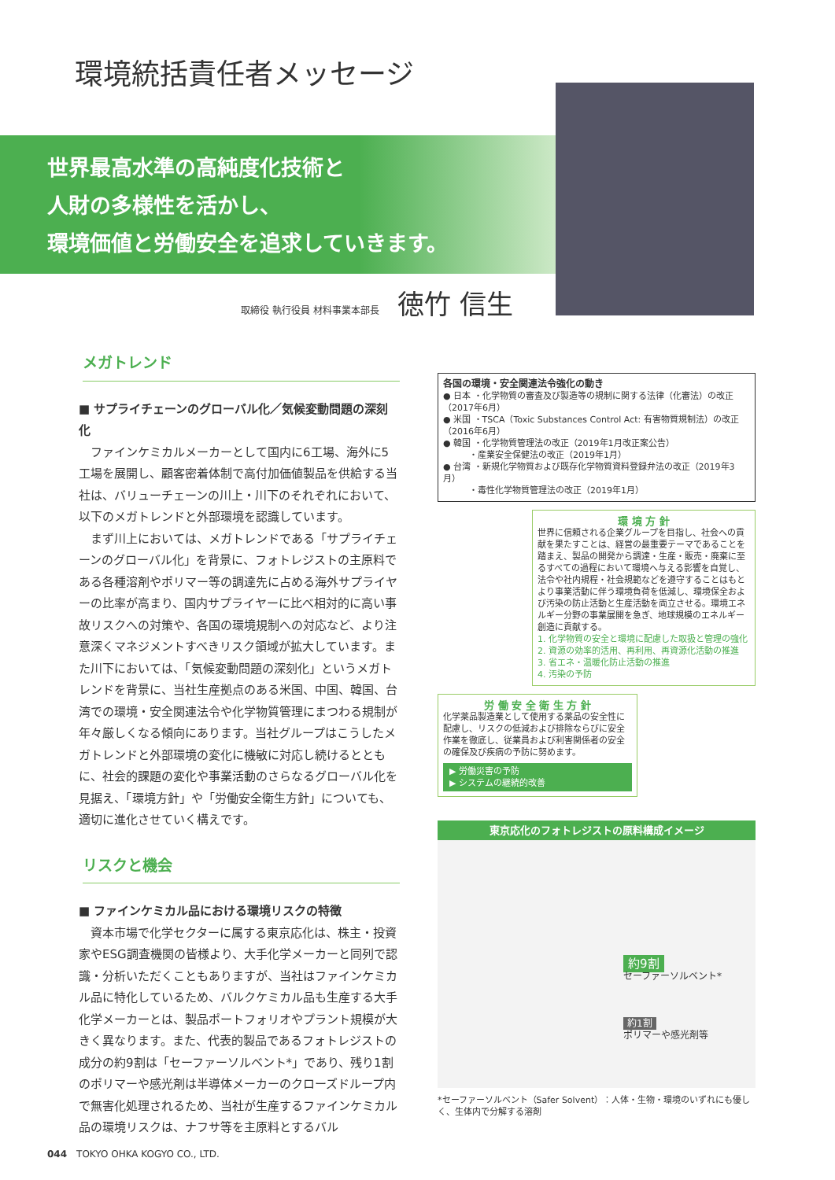環境統括責任者メッセージ
世界最高水準の高純度化技術と
人財の多様性を活かし、
環境価値と労働安全を追求していきます。
取締役 執行役員 材料事業本部長 徳竹 信生
メガトレンド
■ サプライチェーンのグローバル化／気候変動問題の深刻化
ファインケミカルメーカーとして国内に6工場、海外に5工場を展開し、顧客密着体制で高付加価値製品を供給する当社は、バリューチェーンの川上・川下のそれぞれにおいて、以下のメガトレンドと外部環境を認識しています。
まず川上においては、メガトレンドである「サプライチェーンのグローバル化」を背景に、フォトレジストの主原料である各種溶剤やポリマー等の調達先に占める海外サプライヤーの比率が高まり、国内サプライヤーに比べ相対的に高い事故リスクへの対策や、各国の環境規制への対応など、より注意深くマネジメントすべきリスク領域が拡大しています。また川下においては、「気候変動問題の深刻化」というメガトレンドを背景に、当社生産拠点のある米国、中国、韓国、台湾での環境・安全関連法令や化学物質管理にまつわる規制が年々厳しくなる傾向にあります。当社グループはこうしたメガトレンドと外部環境の変化に機敏に対応し続けるとともに、社会的課題の変化や事業活動のさらなるグローバル化を見据え、「環境方針」や「労働安全衛生方針」についても、適切に進化させていく構えです。
リスクと機会
■ ファインケミカル品における環境リスクの特徴
資本市場で化学セクターに属する東京応化は、株主・投資家やESG調査機関の皆様より、大手化学メーカーと同列で認識・分析いただくこともありますが、当社はファインケミカル品に特化しているため、バルクケミカル品も生産する大手化学メーカーとは、製品ポートフォリオやプラント規模が大きく異なります。また、代表的製品であるフォトレジストの成分の約9割は「セーファーソルベント*」であり、残り1割のポリマーや感光剤は半導体メーカーのクローズドループ内で無害化処理されるため、当社が生産するファインケミカル品の環境リスクは、ナフサ等を主原料とするバル
各国の環境・安全関連法令強化の動き
● 日本 ・化学物質の審査及び製造等の規制に関する法律（化審法）の改正（2017年6月）
● 米国 ・TSCA（Toxic Substances Control Act: 有害物質規制法）の改正（2016年6月）
● 韓国 ・化学物質管理法の改正（2019年1月改正案公告）
　　　・産業安全保健法の改正（2019年1月）
● 台湾 ・新規化学物質および既存化学物質資料登録弁法の改正（2019年3月）
　　　・毒性化学物質管理法の改正（2019年1月）
環 境 方 針
世界に信頼される企業グループを目指し、社会への貢献を果たすことは、経営の最重要テーマであることを踏まえ、製品の開発から調達・生産・販売・廃棄に至るすべての過程において環境へ与える影響を自覚し、法令や社内規程・社会規範などを遵守することはもとより事業活動に伴う環境負荷を低減し、環境保全および汚染の防止活動と生産活動を両立させる。環境エネルギー分野の事業展開を急ぎ、地球規模のエネルギー創造に貢献する。
1. 化学物質の安全と環境に配慮した取扱と管理の強化
2. 資源の効率的活用、再利用、再資源化活動の推進
3. 省エネ・温暖化防止活動の推進
4. 汚染の予防
労 働 安 全 衛 生 方 針
化学薬品製造業として使用する薬品の安全性に配慮し、リスクの低減および排除ならびに安全作業を徹底し、従業員および利害関係者の安全の確保及び疾病の予防に努めます。
▶ 労働災害の予防
▶ システムの継続的改善
東京応化のフォトレジストの原料構成イメージ
約9割
セーファーソルベント*
約1割
ポリマーや感光剤等
*セーファーソルベント（Safer Solvent）：人体・生物・環境のいずれにも優しく、生体内で分解する溶剤
044　TOKYO OHKA KOGYO CO., LTD.